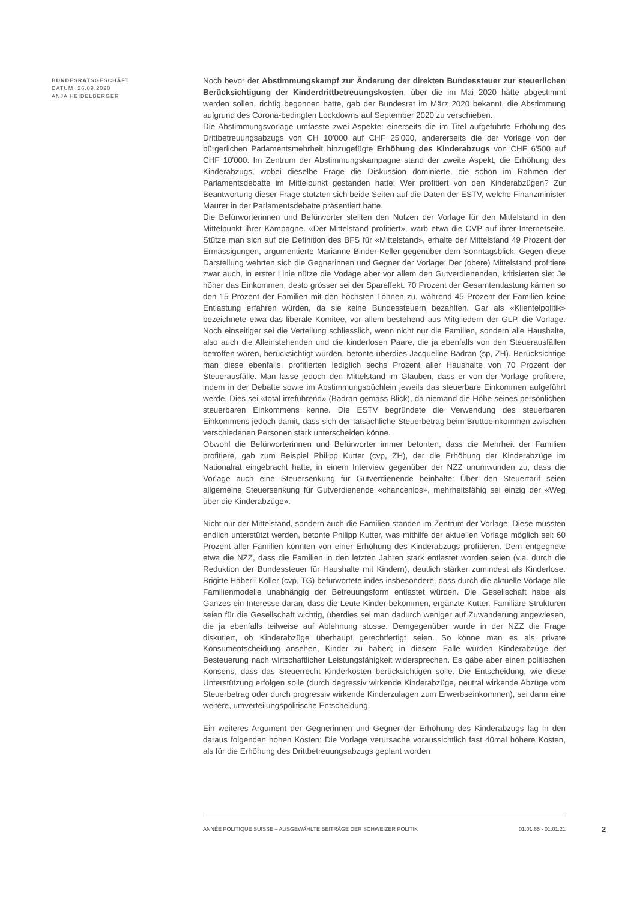BUNDESRATSGESCHÄFT
DATUM: 26.09.2020
ANJA HEIDELBERGER
Noch bevor der Abstimmungskampf zur Änderung der direkten Bundessteuer zur steuerlichen Berücksichtigung der Kinderdrittbetreuungskosten, über die im Mai 2020 hätte abgestimmt werden sollen, richtig begonnen hatte, gab der Bundesrat im März 2020 bekannt, die Abstimmung aufgrund des Corona-bedingten Lockdowns auf September 2020 zu verschieben.
Die Abstimmungsvorlage umfasste zwei Aspekte: einerseits die im Titel aufgeführte Erhöhung des Drittbetreuungsabzugs von CH 10'000 auf CHF 25'000, andererseits die der Vorlage von der bürgerlichen Parlamentsmehrheit hinzugefügte Erhöhung des Kinderabzugs von CHF 6'500 auf CHF 10'000. Im Zentrum der Abstimmungskampagne stand der zweite Aspekt, die Erhöhung des Kinderabzugs, wobei dieselbe Frage die Diskussion dominierte, die schon im Rahmen der Parlamentsdebatte im Mittelpunkt gestanden hatte: Wer profitiert von den Kinderabzügen? Zur Beantwortung dieser Frage stützten sich beide Seiten auf die Daten der ESTV, welche Finanzminister Maurer in der Parlamentsdebatte präsentiert hatte.
Die Befürworterinnen und Befürworter stellten den Nutzen der Vorlage für den Mittelstand in den Mittelpunkt ihrer Kampagne. «Der Mittelstand profitiert», warb etwa die CVP auf ihrer Internetseite. Stütze man sich auf die Definition des BFS für «Mittelstand», erhalte der Mittelstand 49 Prozent der Ermässigungen, argumentierte Marianne Binder-Keller gegenüber dem Sonntagsblick. Gegen diese Darstellung wehrten sich die Gegnerinnen und Gegner der Vorlage: Der (obere) Mittelstand profitiere zwar auch, in erster Linie nütze die Vorlage aber vor allem den Gutverdienenden, kritisierten sie: Je höher das Einkommen, desto grösser sei der Spareffekt. 70 Prozent der Gesamtentlastung kämen so den 15 Prozent der Familien mit den höchsten Löhnen zu, während 45 Prozent der Familien keine Entlastung erfahren würden, da sie keine Bundessteuern bezahlten. Gar als «Klientelpolitik» bezeichnete etwa das liberale Komitee, vor allem bestehend aus Mitgliedern der GLP, die Vorlage. Noch einseitiger sei die Verteilung schliesslich, wenn nicht nur die Familien, sondern alle Haushalte, also auch die Alleinstehenden und die kinderlosen Paare, die ja ebenfalls von den Steuerausfällen betroffen wären, berücksichtigt würden, betonte überdies Jacqueline Badran (sp, ZH). Berücksichtige man diese ebenfalls, profitierten lediglich sechs Prozent aller Haushalte von 70 Prozent der Steuerausfälle. Man lasse jedoch den Mittelstand im Glauben, dass er von der Vorlage profitiere, indem in der Debatte sowie im Abstimmungsbüchlein jeweils das steuerbare Einkommen aufgeführt werde. Dies sei «total irreführend» (Badran gemäss Blick), da niemand die Höhe seines persönlichen steuerbaren Einkommens kenne. Die ESTV begründete die Verwendung des steuerbaren Einkommens jedoch damit, dass sich der tatsächliche Steuerbetrag beim Bruttoeinkommen zwischen verschiedenen Personen stark unterscheiden könne.
Obwohl die Befürworterinnen und Befürworter immer betonten, dass die Mehrheit der Familien profitiere, gab zum Beispiel Philipp Kutter (cvp, ZH), der die Erhöhung der Kinderabzüge im Nationalrat eingebracht hatte, in einem Interview gegenüber der NZZ unumwunden zu, dass die Vorlage auch eine Steuersenkung für Gutverdienende beinhalte: Über den Steuertarif seien allgemeine Steuersenkung für Gutverdienende «chancenlos», mehrheitsfähig sei einzig der «Weg über die Kinderabzüge».
Nicht nur der Mittelstand, sondern auch die Familien standen im Zentrum der Vorlage. Diese müssten endlich unterstützt werden, betonte Philipp Kutter, was mithilfe der aktuellen Vorlage möglich sei: 60 Prozent aller Familien könnten von einer Erhöhung des Kinderabzugs profitieren. Dem entgegnete etwa die NZZ, dass die Familien in den letzten Jahren stark entlastet worden seien (v.a. durch die Reduktion der Bundessteuer für Haushalte mit Kindern), deutlich stärker zumindest als Kinderlose. Brigitte Häberli-Koller (cvp, TG) befürwortete indes insbesondere, dass durch die aktuelle Vorlage alle Familienmodelle unabhängig der Betreuungsform entlastet würden. Die Gesellschaft habe als Ganzes ein Interesse daran, dass die Leute Kinder bekommen, ergänzte Kutter. Familiäre Strukturen seien für die Gesellschaft wichtig, überdies sei man dadurch weniger auf Zuwanderung angewiesen, die ja ebenfalls teilweise auf Ablehnung stosse. Demgegenüber wurde in der NZZ die Frage diskutiert, ob Kinderabzüge überhaupt gerechtfertigt seien. So könne man es als private Konsumentscheidung ansehen, Kinder zu haben; in diesem Falle würden Kinderabzüge der Besteuerung nach wirtschaftlicher Leistungsfähigkeit widersprechen. Es gäbe aber einen politischen Konsens, dass das Steuerrecht Kinderkosten berücksichtigen solle. Die Entscheidung, wie diese Unterstützung erfolgen solle (durch degressiv wirkende Kinderabzüge, neutral wirkende Abzüge vom Steuerbetrag oder durch progressiv wirkende Kinderzulagen zum Erwerbseinkommen), sei dann eine weitere, umverteilungspolitische Entscheidung.
Ein weiteres Argument der Gegnerinnen und Gegner der Erhöhung des Kinderabzugs lag in den daraus folgenden hohen Kosten: Die Vorlage verursache voraussichtlich fast 40mal höhere Kosten, als für die Erhöhung des Drittbetreuungsabzugs geplant worden
ANNÉE POLITIQUE SUISSE – AUSGEWÄHLTE BEITRÄGE DER SCHWEIZER POLITIK 01.01.65 - 01.01.21
2